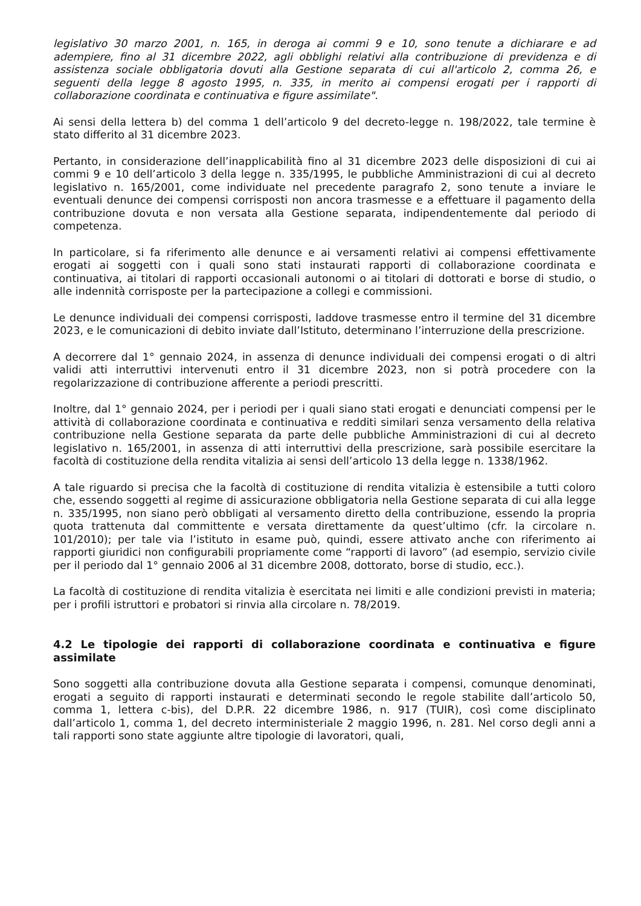legislativo 30 marzo 2001, n. 165, in deroga ai commi 9 e 10, sono tenute a dichiarare e ad adempiere, fino al 31 dicembre 2022, agli obblighi relativi alla contribuzione di previdenza e di assistenza sociale obbligatoria dovuti alla Gestione separata di cui all'articolo 2, comma 26, e seguenti della legge 8 agosto 1995, n. 335, in merito ai compensi erogati per i rapporti di collaborazione coordinata e continuativa e figure assimilate".
Ai sensi della lettera b) del comma 1 dell’articolo 9 del decreto-legge n. 198/2022, tale termine è stato differito al 31 dicembre 2023.
Pertanto, in considerazione dell’inapplicabilità fino al 31 dicembre 2023 delle disposizioni di cui ai commi 9 e 10 dell’articolo 3 della legge n. 335/1995, le pubbliche Amministrazioni di cui al decreto legislativo n. 165/2001, come individuate nel precedente paragrafo 2, sono tenute a inviare le eventuali denunce dei compensi corrisposti non ancora trasmesse e a effettuare il pagamento della contribuzione dovuta e non versata alla Gestione separata, indipendentemente dal periodo di competenza.
In particolare, si fa riferimento alle denunce e ai versamenti relativi ai compensi effettivamente erogati ai soggetti con i quali sono stati instaurati rapporti di collaborazione coordinata e continuativa, ai titolari di rapporti occasionali autonomi o ai titolari di dottorati e borse di studio, o alle indennità corrisposte per la partecipazione a collegi e commissioni.
Le denunce individuali dei compensi corrisposti, laddove trasmesse entro il termine del 31 dicembre 2023, e le comunicazioni di debito inviate dall’Istituto, determinano l’interruzione della prescrizione.
A decorrere dal 1° gennaio 2024, in assenza di denunce individuali dei compensi erogati o di altri validi atti interruttivi intervenuti entro il 31 dicembre 2023, non si potrà procedere con la regolarizzazione di contribuzione afferente a periodi prescritti.
Inoltre, dal 1° gennaio 2024, per i periodi per i quali siano stati erogati e denunciati compensi per le attività di collaborazione coordinata e continuativa e redditi similari senza versamento della relativa contribuzione nella Gestione separata da parte delle pubbliche Amministrazioni di cui al decreto legislativo n. 165/2001, in assenza di atti interruttivi della prescrizione, sarà possibile esercitare la facoltà di costituzione della rendita vitalizia ai sensi dell’articolo 13 della legge n. 1338/1962.
A tale riguardo si precisa che la facoltà di costituzione di rendita vitalizia è estensibile a tutti coloro che, essendo soggetti al regime di assicurazione obbligatoria nella Gestione separata di cui alla legge n. 335/1995, non siano però obbligati al versamento diretto della contribuzione, essendo la propria quota trattenuta dal committente e versata direttamente da quest’ultimo (cfr. la circolare n. 101/2010); per tale via l’istituto in esame può, quindi, essere attivato anche con riferimento ai rapporti giuridici non configurabili propriamente come “rapporti di lavoro” (ad esempio, servizio civile per il periodo dal 1° gennaio 2006 al 31 dicembre 2008, dottorato, borse di studio, ecc.).
La facoltà di costituzione di rendita vitalizia è esercitata nei limiti e alle condizioni previsti in materia; per i profili istruttori e probatori si rinvia alla circolare n. 78/2019.
4.2 Le tipologie dei rapporti di collaborazione coordinata e continuativa e figure assimilate
Sono soggetti alla contribuzione dovuta alla Gestione separata i compensi, comunque denominati, erogati a seguito di rapporti instaurati e determinati secondo le regole stabilite dall’articolo 50, comma 1, lettera c-bis), del D.P.R. 22 dicembre 1986, n. 917 (TUIR), così come disciplinato dall’articolo 1, comma 1, del decreto interministeriale 2 maggio 1996, n. 281. Nel corso degli anni a tali rapporti sono state aggiunte altre tipologie di lavoratori, quali,